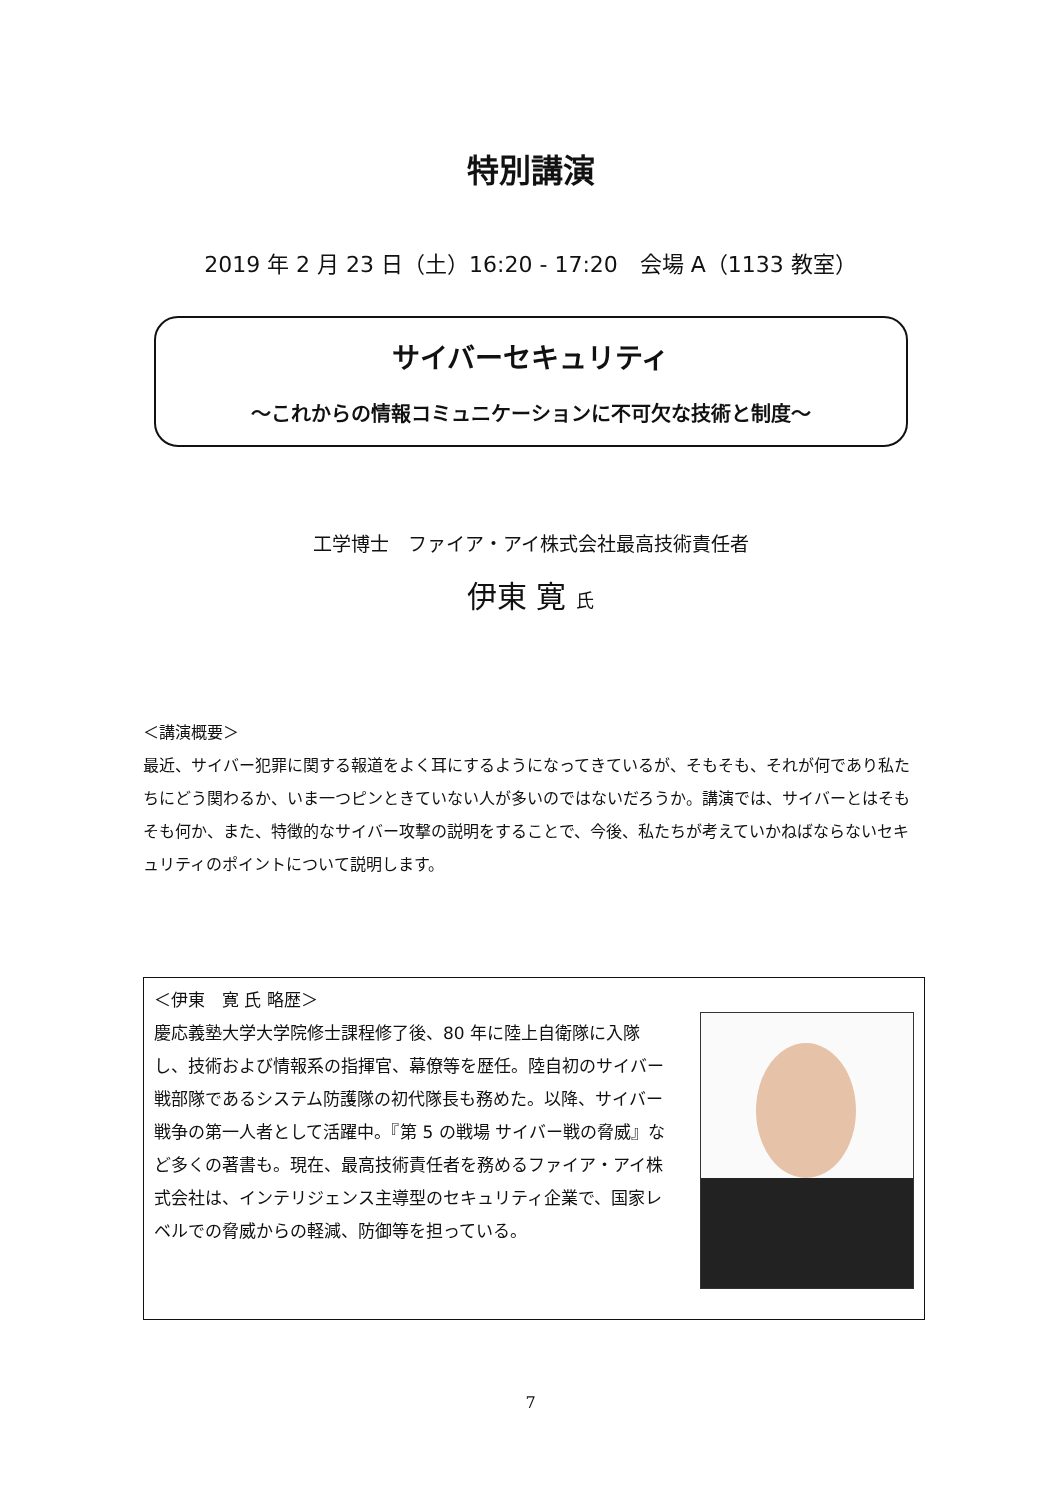特別講演
2019 年 2 月 23 日（土）16:20 - 17:20　会場 A（1133 教室）
サイバーセキュリティ
～これからの情報コミュニケーションに不可欠な技術と制度～
工学博士　ファイア・アイ株式会社最高技術責任者
伊東 寛 氏
＜講演概要＞
最近、サイバー犯罪に関する報道をよく耳にするようになってきているが、そもそも、それが何であり私たちにどう関わるか、いま一つピンときていない人が多いのではないだろうか。講演では、サイバーとはそもそも何か、また、特徴的なサイバー攻撃の説明をすることで、今後、私たちが考えていかねばならないセキュリティのポイントについて説明します。
＜伊東　寛 氏 略歴＞
慶応義塾大学大学院修士課程修了後、80 年に陸上自衛隊に入隊し、技術および情報系の指揮官、幕僚等を歴任。陸自初のサイバー戦部隊であるシステム防護隊の初代隊長も務めた。以降、サイバー戦争の第一人者として活躍中。『第 5 の戦場 サイバー戦の脅威』など多くの著書も。現在、最高技術責任者を務めるファイア・アイ株式会社は、インテリジェンス主導型のセキュリティ企業で、国家レベルでの脅威からの軽減、防御等を担っている。
7